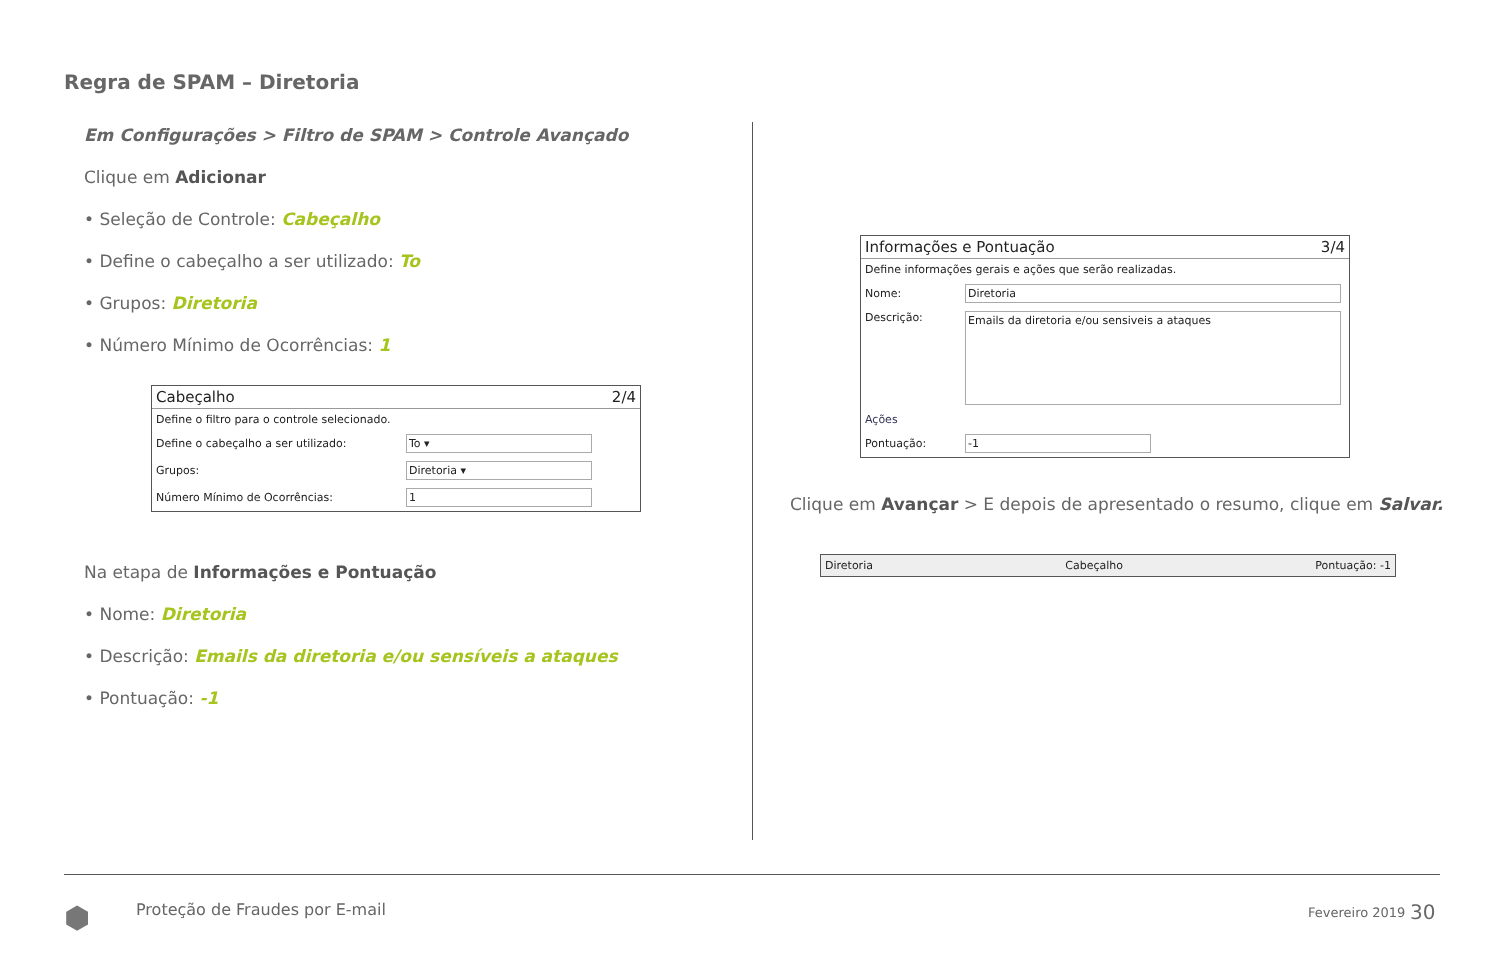Regra de SPAM – Diretoria
Em Configurações > Filtro de SPAM > Controle Avançado
Clique em Adicionar
• Seleção de Controle: Cabeçalho
• Define o cabeçalho a ser utilizado: To
• Grupos: Diretoria
• Número Mínimo de Ocorrências: 1
Cabeçalho 2/4
Define o filtro para o controle selecionado.
Define o cabeçalho a ser utilizado: To ▾
Grupos: Diretoria ▾
Número Mínimo de Ocorrências: 1
Na etapa de Informações e Pontuação
• Nome: Diretoria
• Descrição: Emails da diretoria e/ou sensíveis a ataques
• Pontuação: -1
Informações e Pontuação 3/4
Define informações gerais e ações que serão realizadas.
Nome: Diretoria
Descrição: Emails da diretoria e/ou sensiveis a ataques
Ações
Pontuação: -1
Clique em Avançar > E depois de apresentado o resumo, clique em Salvar.
Diretoria Cabeçalho Pontuação: -1
⬢ Proteção de Fraudes por E-mail Fevereiro 2019 30